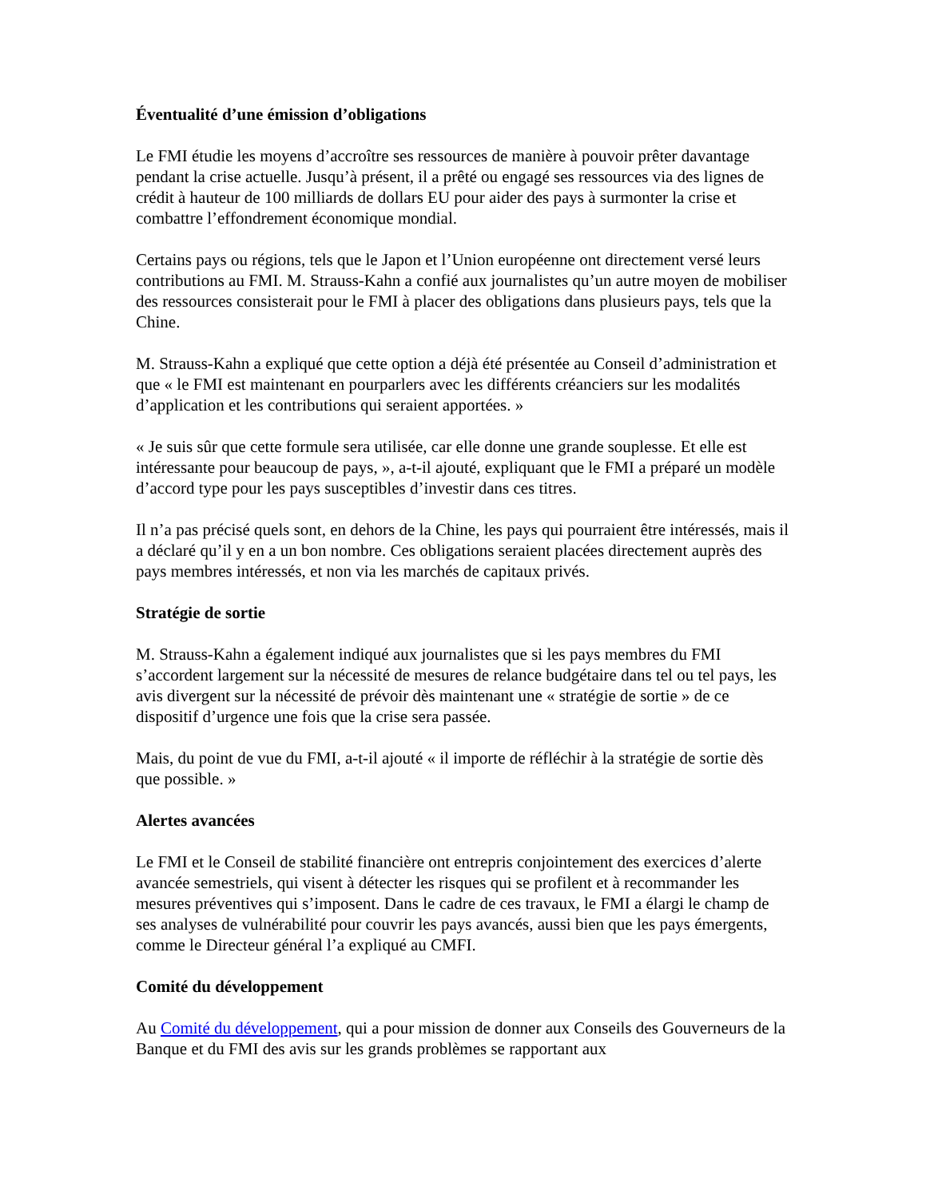Éventualité d’une émission d’obligations
Le FMI étudie les moyens d’accroître ses ressources de manière à pouvoir prêter davantage pendant la crise actuelle. Jusqu’à présent, il a prêté ou engagé ses ressources via des lignes de crédit à hauteur de 100 milliards de dollars EU pour aider des pays à surmonter la crise et combattre l’effondrement économique mondial.
Certains pays ou régions, tels que le Japon et l’Union européenne ont directement versé leurs contributions au FMI. M. Strauss-Kahn a confié aux journalistes qu’un autre moyen de mobiliser des ressources consisterait pour le FMI à placer des obligations dans plusieurs pays, tels que la Chine.
M. Strauss-Kahn a expliqué que cette option a déjà été présentée au Conseil d’administration et que « le FMI est maintenant en pourparlers avec les différents créanciers sur les modalités d’application et les contributions qui seraient apportées. »
« Je suis sûr que cette formule sera utilisée, car elle donne une grande souplesse. Et elle est intéressante pour beaucoup de pays, », a-t-il ajouté, expliquant que le FMI a préparé un modèle d’accord type pour les pays susceptibles d’investir dans ces titres.
Il n’a pas précisé quels sont, en dehors de la Chine, les pays qui pourraient être intéressés, mais il a déclaré qu’il y en a un bon nombre. Ces obligations seraient placées directement auprès des pays membres intéressés, et non via les marchés de capitaux privés.
Stratégie de sortie
M. Strauss-Kahn a également indiqué aux journalistes que si les pays membres du FMI s’accordent largement sur la nécessité de mesures de relance budgétaire dans tel ou tel pays, les avis divergent sur la nécessité de prévoir dès maintenant une « stratégie de sortie » de ce dispositif d’urgence une fois que la crise sera passée.
Mais, du point de vue du FMI, a-t-il ajouté « il importe de réfléchir à la stratégie de sortie dès que possible. »
Alertes avancées
Le FMI et le Conseil de stabilité financière ont entrepris conjointement des exercices d’alerte avancée semestriels, qui visent à détecter les risques qui se profilent et à recommander les mesures préventives qui s’imposent. Dans le cadre de ces travaux, le FMI a élargi le champ de ses analyses de vulnérabilité pour couvrir les pays avancés, aussi bien que les pays émergents, comme le Directeur général l’a expliqué au CMFI.
Comité du développement
Au Comité du développement, qui a pour mission de donner aux Conseils des Gouverneurs de la Banque et du FMI des avis sur les grands problèmes se rapportant aux